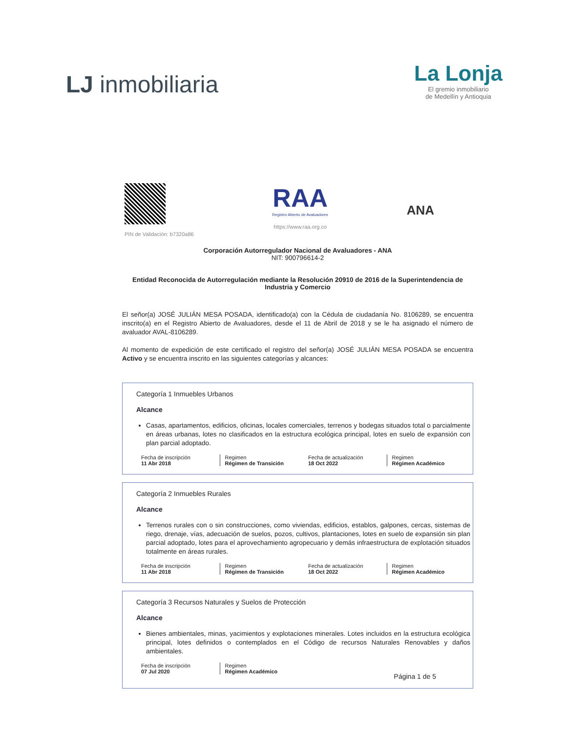LJ inmobiliaria
La Lonja
El gremio inmobiliario
de Medellín y Antioquia
PIN de Validación: b7320a86
RAA
Registro Abierto de Avaluadores
https://www.raa.org.co
ANA
Corporación Autorregulador Nacional de Avaluadores - ANA
NIT: 900796614-2
Entidad Reconocida de Autorregulación mediante la Resolución 20910 de 2016 de la Superintendencia de Industria y Comercio
El señor(a) JOSÉ JULIÁN MESA POSADA, identificado(a) con la Cédula de ciudadanía No. 8106289, se encuentra inscrito(a) en el Registro Abierto de Avaluadores, desde el 11 de Abril de 2018 y se le ha asignado el número de avaluador AVAL-8106289.
Al momento de expedición de este certificado el registro del señor(a) JOSÉ JULIÁN MESA POSADA se encuentra Activo y se encuentra inscrito en las siguientes categorías y alcances:
Categoría 1 Inmuebles Urbanos
Alcance
Casas, apartamentos, edificios, oficinas, locales comerciales, terrenos y bodegas situados total o parcialmente en áreas urbanas, lotes no clasificados en la estructura ecológica principal, lotes en suelo de expansión con plan parcial adoptado.
| Fecha de inscripción 11 Abr 2018 | Regimen Régimen de Transición | Fecha de actualización 18 Oct 2022 | Regimen Régimen Académico |
Categoría 2 Inmuebles Rurales
Alcance
Terrenos rurales con o sin construcciones, como viviendas, edificios, establos, galpones, cercas, sistemas de riego, drenaje, vías, adecuación de suelos, pozos, cultivos, plantaciones, lotes en suelo de expansión sin plan parcial adoptado, lotes para el aprovechamiento agropecuario y demás infraestructura de explotación situados totalmente en áreas rurales.
| Fecha de inscripción 11 Abr 2018 | Regimen Régimen de Transición | Fecha de actualización 18 Oct 2022 | Regimen Régimen Académico |
Categoría 3 Recursos Naturales y Suelos de Protección
Alcance
Bienes ambientales, minas, yacimientos y explotaciones minerales. Lotes incluidos en la estructura ecológica principal, lotes definidos o contemplados en el Código de recursos Naturales Renovables y daños ambientales.
| Fecha de inscripción 07 Jul 2020 | Regimen Régimen Académico |
Página 1 de 5